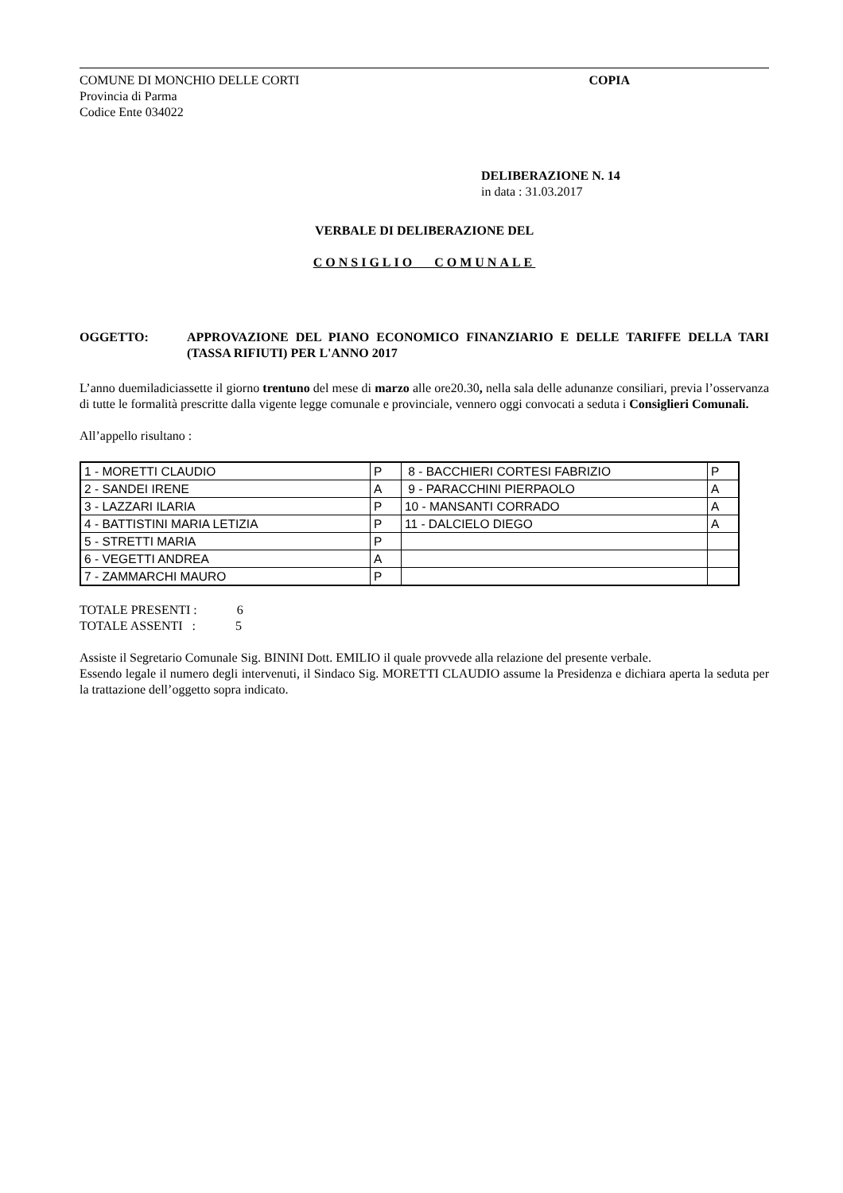COMUNE DI MONCHIO DELLE CORTI
Provincia di Parma
Codice Ente 034022
COPIA
DELIBERAZIONE N. 14
in data : 31.03.2017
VERBALE DI DELIBERAZIONE DEL
CONSIGLIO COMUNALE
OGGETTO: APPROVAZIONE DEL PIANO ECONOMICO FINANZIARIO E DELLE TARIFFE DELLA TARI (TASSA RIFIUTI) PER L'ANNO 2017
L’anno duemiladiciassette il giorno trentuno del mese di marzo alle ore20.30, nella sala delle adunanze consiliari, previa l’osservanza di tutte le formalità prescritte dalla vigente legge comunale e provinciale, vennero oggi convocati a seduta i Consiglieri Comunali.
All’appello risultano :
| 1 - MORETTI CLAUDIO | P | 8 - BACCHIERI CORTESI FABRIZIO | P |
| 2 - SANDEI IRENE | A | 9 - PARACCHINI PIERPAOLO | A |
| 3 - LAZZARI ILARIA | P | 10 - MANSANTI CORRADO | A |
| 4 - BATTISTINI MARIA LETIZIA | P | 11 - DALCIELO DIEGO | A |
| 5 - STRETTI MARIA | P | | |
| 6 - VEGETTI ANDREA | A | | |
| 7 - ZAMMARCHI MAURO | P | | |
TOTALE PRESENTI : 6
TOTALE ASSENTI : 5
Assiste il Segretario Comunale Sig. BININI Dott. EMILIO il quale provvede alla relazione del presente verbale.
Essendo legale il numero degli intervenuti, il Sindaco Sig. MORETTI CLAUDIO assume la Presidenza e dichiara aperta la seduta per la trattazione dell’oggetto sopra indicato.